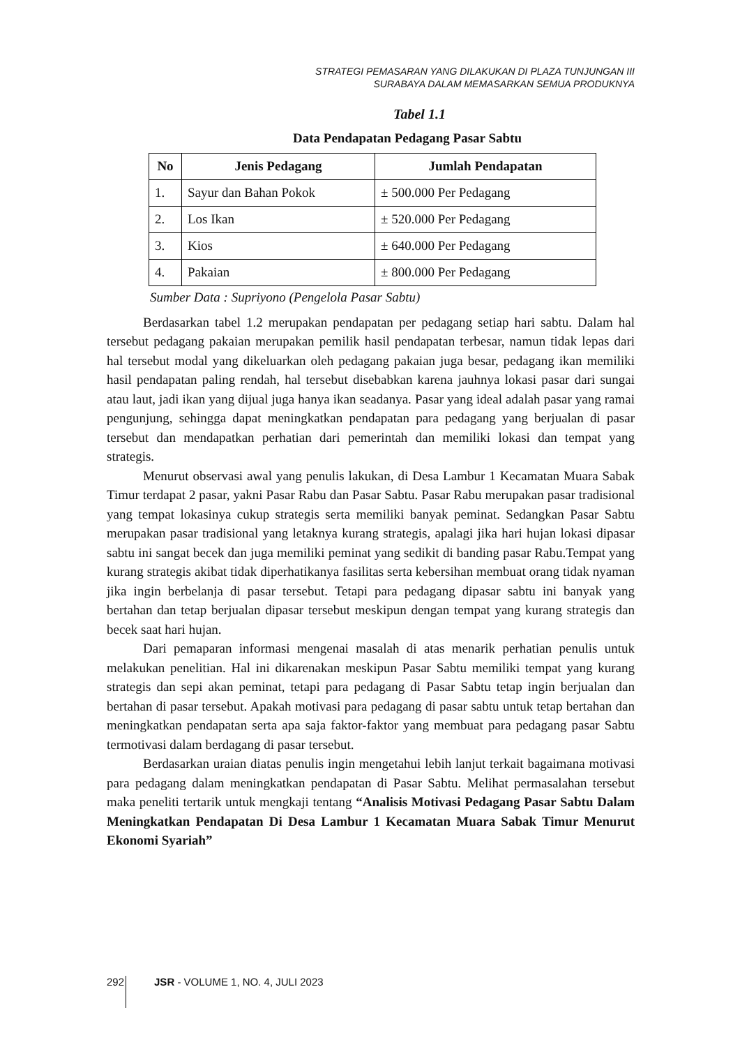STRATEGI PEMASARAN YANG DILAKUKAN DI PLAZA TUNJUNGAN III
SURABAYA DALAM MEMASARKAN SEMUA PRODUKNYA
Tabel 1.1
Data Pendapatan Pedagang Pasar Sabtu
| No | Jenis Pedagang | Jumlah Pendapatan |
| --- | --- | --- |
| 1. | Sayur dan Bahan Pokok | ± 500.000 Per Pedagang |
| 2. | Los Ikan | ± 520.000 Per Pedagang |
| 3. | Kios | ± 640.000 Per Pedagang |
| 4. | Pakaian | ± 800.000 Per Pedagang |
Sumber Data : Supriyono (Pengelola Pasar Sabtu)
Berdasarkan tabel 1.2 merupakan pendapatan per pedagang setiap hari sabtu. Dalam hal tersebut pedagang pakaian merupakan pemilik hasil pendapatan terbesar, namun tidak lepas dari hal tersebut modal yang dikeluarkan oleh pedagang pakaian juga besar, pedagang ikan memiliki hasil pendapatan paling rendah, hal tersebut disebabkan karena jauhnya lokasi pasar dari sungai atau laut, jadi ikan yang dijual juga hanya ikan seadanya. Pasar yang ideal adalah pasar yang ramai pengunjung, sehingga dapat meningkatkan pendapatan para pedagang yang berjualan di pasar tersebut dan mendapatkan perhatian dari pemerintah dan memiliki lokasi dan tempat yang strategis.
Menurut observasi awal yang penulis lakukan, di Desa Lambur 1 Kecamatan Muara Sabak Timur terdapat 2 pasar, yakni Pasar Rabu dan Pasar Sabtu. Pasar Rabu merupakan pasar tradisional yang tempat lokasinya cukup strategis serta memiliki banyak peminat. Sedangkan Pasar Sabtu merupakan pasar tradisional yang letaknya kurang strategis, apalagi jika hari hujan lokasi dipasar sabtu ini sangat becek dan juga memiliki peminat yang sedikit di banding pasar Rabu.Tempat yang kurang strategis akibat tidak diperhatikanya fasilitas serta kebersihan membuat orang tidak nyaman jika ingin berbelanja di pasar tersebut. Tetapi para pedagang dipasar sabtu ini banyak yang bertahan dan tetap berjualan dipasar tersebut meskipun dengan tempat yang kurang strategis dan becek saat hari hujan.
Dari pemaparan informasi mengenai masalah di atas menarik perhatian penulis untuk melakukan penelitian. Hal ini dikarenakan meskipun Pasar Sabtu memiliki tempat yang kurang strategis dan sepi akan peminat, tetapi para pedagang di Pasar Sabtu tetap ingin berjualan dan bertahan di pasar tersebut. Apakah motivasi para pedagang di pasar sabtu untuk tetap bertahan dan meningkatkan pendapatan serta apa saja faktor-faktor yang membuat para pedagang pasar Sabtu termotivasi dalam berdagang di pasar tersebut.
Berdasarkan uraian diatas penulis ingin mengetahui lebih lanjut terkait bagaimana motivasi para pedagang dalam meningkatkan pendapatan di Pasar Sabtu. Melihat permasalahan tersebut maka peneliti tertarik untuk mengkaji tentang “Analisis Motivasi Pedagang Pasar Sabtu Dalam Meningkatkan Pendapatan Di Desa Lambur 1 Kecamatan Muara Sabak Timur Menurut Ekonomi Syariah”
292 JSR - VOLUME 1, NO. 4, JULI 2023